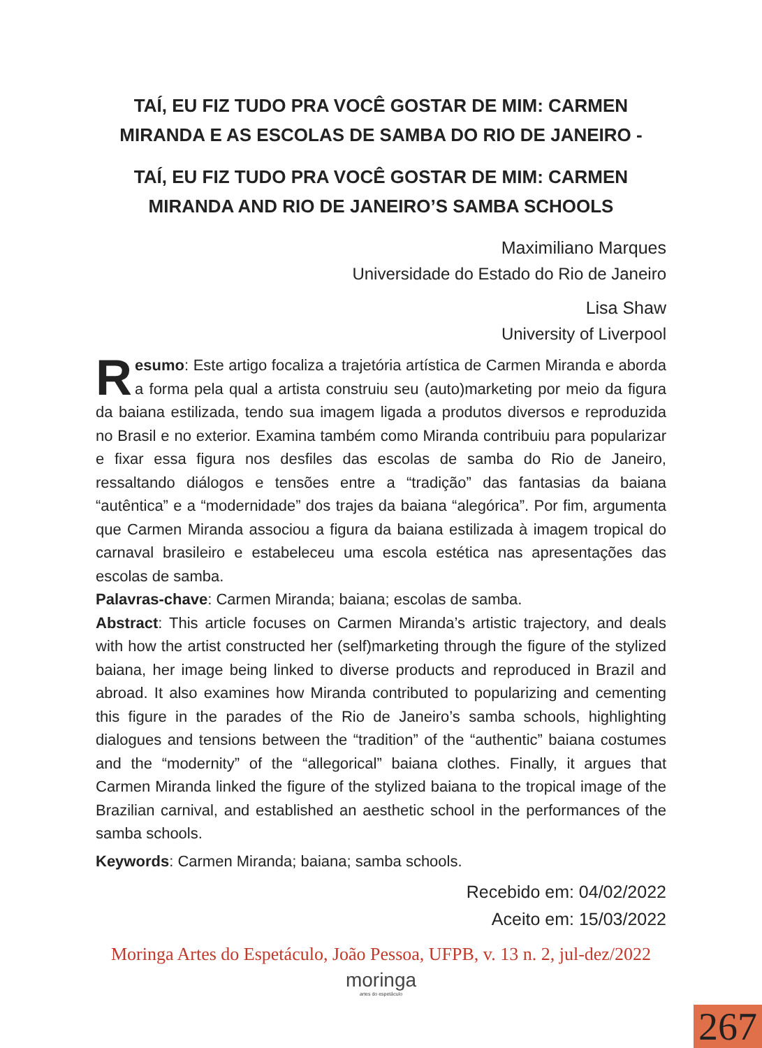TAÍ, EU FIZ TUDO PRA VOCÊ GOSTAR DE MIM: CARMEN MIRANDA E AS ESCOLAS DE SAMBA DO RIO DE JANEIRO -
TAÍ, EU FIZ TUDO PRA VOCÊ GOSTAR DE MIM: CARMEN MIRANDA AND RIO DE JANEIRO’S SAMBA SCHOOLS
Maximiliano Marques
Universidade do Estado do Rio de Janeiro
Lisa Shaw
University of Liverpool
Resumo: Este artigo focaliza a trajetória artística de Carmen Miranda e aborda a forma pela qual a artista construiu seu (auto)marketing por meio da figura da baiana estilizada, tendo sua imagem ligada a produtos diversos e reproduzida no Brasil e no exterior. Examina também como Miranda contribuiu para popularizar e fixar essa figura nos desfiles das escolas de samba do Rio de Janeiro, ressaltando diálogos e tensões entre a “tradição” das fantasias da baiana “autêntica” e a “modernidade” dos trajes da baiana “alegórica”. Por fim, argumenta que Carmen Miranda associou a figura da baiana estilizada à imagem tropical do carnaval brasileiro e estabeleceu uma escola estética nas apresentações das escolas de samba.
Palavras-chave: Carmen Miranda; baiana; escolas de samba.
Abstract: This article focuses on Carmen Miranda’s artistic trajectory, and deals with how the artist constructed her (self)marketing through the figure of the stylized baiana, her image being linked to diverse products and reproduced in Brazil and abroad. It also examines how Miranda contributed to popularizing and cementing this figure in the parades of the Rio de Janeiro’s samba schools, highlighting dialogues and tensions between the “tradition” of the “authentic” baiana costumes and the “modernity” of the “allegorical” baiana clothes. Finally, it argues that Carmen Miranda linked the figure of the stylized baiana to the tropical image of the Brazilian carnival, and established an aesthetic school in the performances of the samba schools.
Keywords: Carmen Miranda; baiana; samba schools.
Recebido em: 04/02/2022
Aceito em: 15/03/2022
Moringa Artes do Espetáculo, João Pessoa, UFPB, v. 13 n. 2, jul-dez/2022
moringa
artes do espetáculo
267